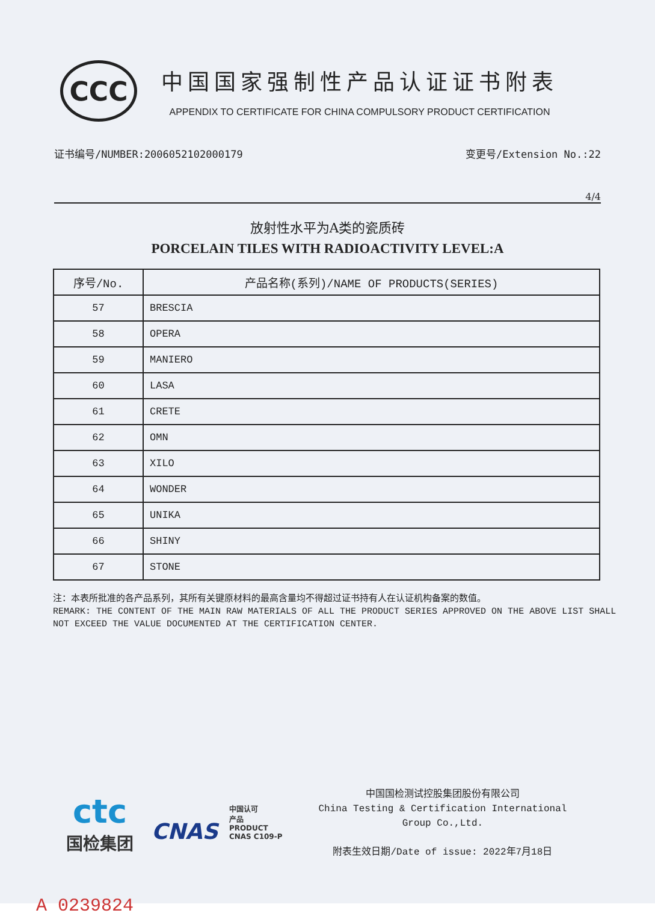CCC
中国国家强制性产品认证证书附表
APPENDIX TO CERTIFICATE FOR CHINA COMPULSORY PRODUCT CERTIFICATION
证书编号/NUMBER:2006052102000179 变更号/Extension No.:22
4/4
放射性水平为A类的瓷质砖
PORCELAIN TILES WITH RADIOACTIVITY LEVEL:A
| 序号/No. | 产品名称(系列)/NAME OF PRODUCTS(SERIES) |
| --- | --- |
| 57 | BRESCIA |
| 58 | OPERA |
| 59 | MANIERO |
| 60 | LASA |
| 61 | CRETE |
| 62 | OMN |
| 63 | XILO |
| 64 | WONDER |
| 65 | UNIKA |
| 66 | SHINY |
| 67 | STONE |
注：本表所批准的各产品系列，其所有关键原材料的最高含量均不得超过证书持有人在认证机构备案的数值。
REMARK: THE CONTENT OF THE MAIN RAW MATERIALS OF ALL THE PRODUCT SERIES APPROVED ON THE ABOVE LIST SHALL NOT EXCEED THE VALUE DOCUMENTED AT THE CERTIFICATION CENTER.
ctc
国检集团
CNAS 中国认可
产品
PRODUCT
CNAS C109-P
中国国检测试控股集团股份有限公司
China Testing & Certification International
Group Co.,Ltd.
附表生效日期/Date of issue: 2022年7月18日
A 0239824